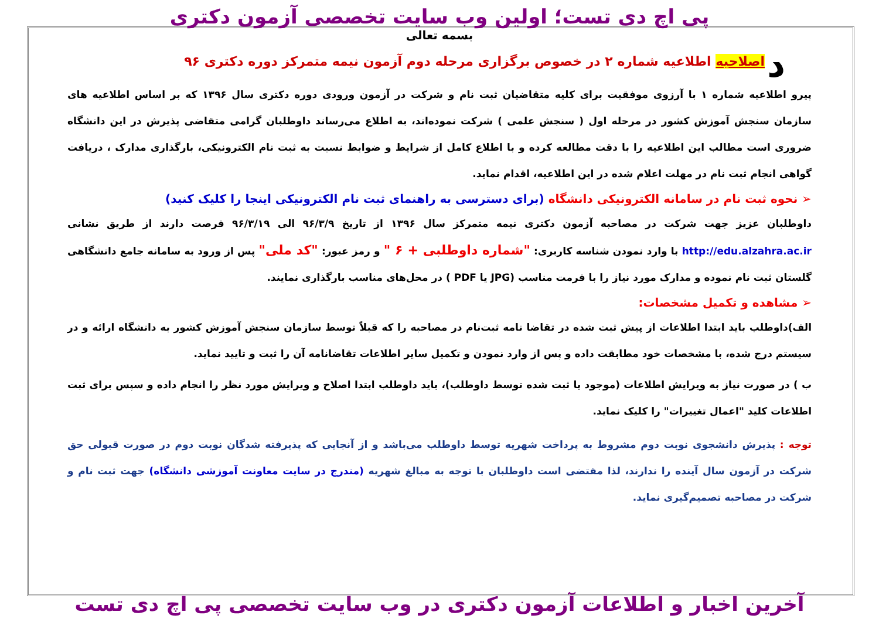د
پی اچ دی تست؛ اولین وب سایت تخصصی آزمون دکتری
بسمه تعالی
اصلاحیه اطلاعیه شماره ۲ در خصوص برگزاری مرحله دوم آزمون نیمه متمرکز دوره دکتری ۹۶
پیرو اطلاعیه شماره ۱ با آرزوی موفقیت برای کلیه متقاضیان ثبت نام و شرکت در آزمون ورودی دوره دکتری سال ۱۳۹۶ که بر اساس اطلاعیه های سازمان سنجش آموزش کشور در مرحله اول ( سنجش علمی ) شرکت نموده‌اند، به اطلاع می‌رساند داوطلبان گرامی متقاضی پذیرش در این دانشگاه ضروری است مطالب این اطلاعیه را با دقت مطالعه کرده و با اطلاع کامل از شرایط و ضوابط نسبت به ثبت نام الکترونیکی، بارگذاری مدارک ، دریافت گواهی انجام ثبت نام در مهلت اعلام شده در این اطلاعیه، اقدام نماید.
➢ نحوه ثبت نام در سامانه الکترونیکی دانشگاه (برای دسترسی به راهنمای ثبت نام الکترونیکی اینجا را کلیک کنید)
داوطلبان عزیز جهت شرکت در مصاحبه آزمون دکتری نیمه متمرکز سال ۱۳۹۶ از تاریخ ۹۶/۳/۹ الی ۹۶/۳/۱۹ فرصت دارند از طریق نشانی http://edu.alzahra.ac.ir با وارد نمودن شناسه کاربری: "شماره داوطلبی + ۶ " و رمز عبور: "کد ملی" پس از ورود به سامانه جامع دانشگاهی گلستان ثبت نام نموده و مدارک مورد نیاز را با فرمت مناسب (JPG یا PDF ) در محل‌های مناسب بارگذاری نمایند.
➢ مشاهده و تکمیل مشخصات:
الف)داوطلب باید ابتدا اطلاعات از پیش ثبت شده در تقاضا نامه ثبت‌نام در مصاحبه را که قبلاً توسط سازمان سنجش آموزش کشور به دانشگاه ارائه و در سیستم درج شده، با مشخصات خود مطابقت داده و پس از وارد نمودن و تکمیل سایر اطلاعات تقاضانامه آن را ثبت و تایید نماید.
ب ) در صورت نیاز به ویرایش اطلاعات (موجود یا ثبت شده توسط داوطلب)، باید داوطلب ابتدا اصلاح و ویرایش مورد نظر را انجام داده و سپس برای ثبت اطلاعات کلید "اعمال تغییرات" را کلیک نماید.
توجه : پذیرش دانشجوی نوبت دوم مشروط به پرداخت شهریه توسط داوطلب می‌باشد و از آنجایی که پذیرفته شدگان نوبت دوم در صورت قبولی حق شرکت در آزمون سال آینده را ندارند، لذا مقتضی است داوطلبان با توجه به مبالغ شهریه (مندرج در سایت معاونت آموزشی دانشگاه) جهت ثبت نام و شرکت در مصاحبه تصمیم‌گیری نماید.
آخرین اخبار و اطلاعات آزمون دکتری در وب سایت تخصصی پی اچ دی تست